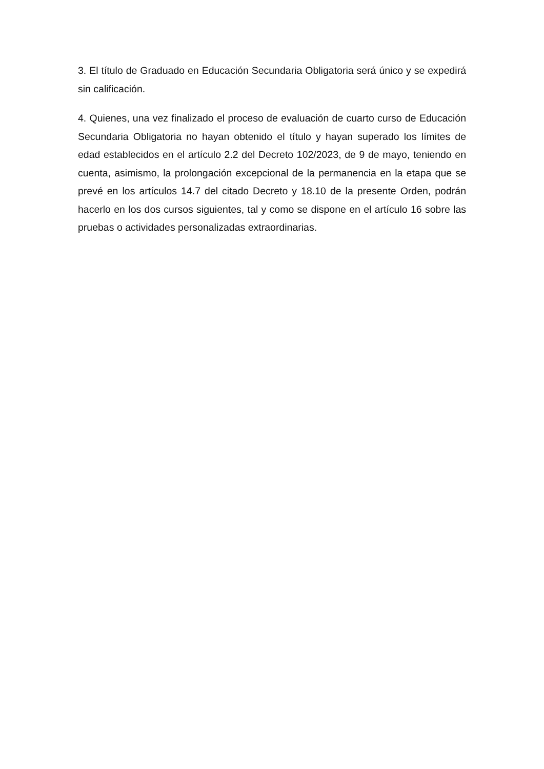3. El título de Graduado en Educación Secundaria Obligatoria será único y se expedirá sin calificación.
4. Quienes, una vez finalizado el proceso de evaluación de cuarto curso de Educación Secundaria Obligatoria no hayan obtenido el título y hayan superado los límites de edad establecidos en el artículo 2.2 del Decreto 102/2023, de 9 de mayo, teniendo en cuenta, asimismo, la prolongación excepcional de la permanencia en la etapa que se prevé en los artículos 14.7 del citado Decreto y 18.10 de la presente Orden, podrán hacerlo en los dos cursos siguientes, tal y como se dispone en el artículo 16 sobre las pruebas o actividades personalizadas extraordinarias.